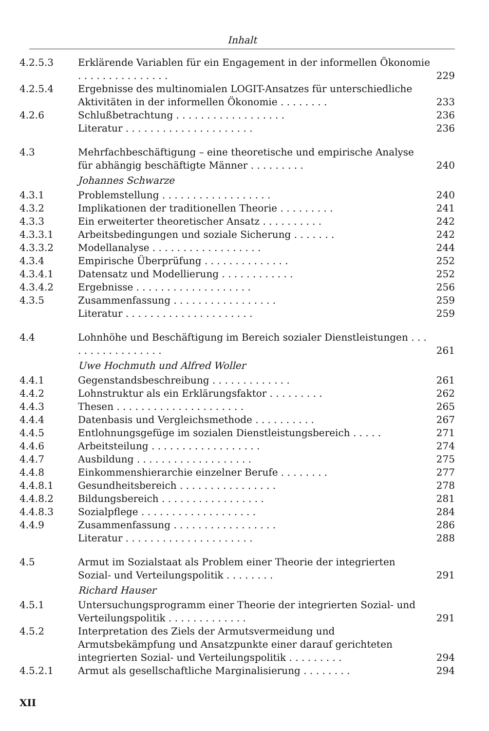Inhalt
4.2.5.3 Erklärende Variablen für ein Engagement in der informellen Ökonomie . . . . . . . . . . . . . . .
229
4.2.5.4 Ergebnisse des multinomialen LOGIT-Ansatzes für unterschiedliche Aktivitäten in der informellen Ökonomie . . . . . . . .
233
4.2.6 Schlußbetrachtung . . . . . . . . . . . . . . . . . .
236
Literatur . . . . . . . . . . . . . . . . . . . . .
236
4.3 Mehrfachbeschäftigung – eine theoretische und empirische Analyse für abhängig beschäftigte Männer . . . . . . . . .
240
Johannes Schwarze
4.3.1 Problemstellung . . . . . . . . . . . . . . . . . .
240
4.3.2 Implikationen der traditionellen Theorie . . . . . . . . .
241
4.3.3 Ein erweiterter theoretischer Ansatz . . . . . . . . . .
242
4.3.3.1 Arbeitsbedingungen und soziale Sicherung . . . . . . .
242
4.3.3.2 Modellanalyse . . . . . . . . . . . . . . . . . .
244
4.3.4 Empirische Überprüfung . . . . . . . . . . . . . .
252
4.3.4.1 Datensatz und Modellierung . . . . . . . . . . . .
252
4.3.4.2 Ergebnisse . . . . . . . . . . . . . . . . . . .
256
4.3.5 Zusammenfassung . . . . . . . . . . . . . . . . .
259
Literatur . . . . . . . . . . . . . . . . . . . . .
259
4.4 Lohnhöhe und Beschäftigung im Bereich sozialer Dienstleistungen . . . . . . . . . . . . . . . . .
261
Uwe Hochmuth und Alfred Woller
4.4.1 Gegenstandsbeschreibung . . . . . . . . . . . . .
261
4.4.2 Lohnstruktur als ein Erklärungsfaktor . . . . . . . . .
262
4.4.3 Thesen . . . . . . . . . . . . . . . . . . . . .
265
4.4.4 Datenbasis und Vergleichsmethode . . . . . . . . . .
267
4.4.5 Entlohnungsgefüge im sozialen Dienstleistungsbereich . . . . .
271
4.4.6 Arbeitsteilung . . . . . . . . . . . . . . . . . .
274
4.4.7 Ausbildung . . . . . . . . . . . . . . . . . . .
275
4.4.8 Einkommenshierarchie einzelner Berufe . . . . . . . .
277
4.4.8.1 Gesundheitsbereich . . . . . . . . . . . . . . . .
278
4.4.8.2 Bildungsbereich . . . . . . . . . . . . . . . . .
281
4.4.8.3 Sozialpflege . . . . . . . . . . . . . . . . . . .
284
4.4.9 Zusammenfassung . . . . . . . . . . . . . . . . .
286
Literatur . . . . . . . . . . . . . . . . . . . . .
288
4.5 Armut im Sozialstaat als Problem einer Theorie der integrierten Sozial- und Verteilungspolitik . . . . . . . .
291
Richard Hauser
4.5.1 Untersuchungsprogramm einer Theorie der integrierten Sozial- und Verteilungspolitik . . . . . . . . . . . . .
291
4.5.2 Interpretation des Ziels der Armutsvermeidung und Armutsbekämpfung und Ansatzpunkte einer darauf gerichteten integrierten Sozial- und Verteilungspolitik . . . . . . . . .
294
4.5.2.1 Armut als gesellschaftliche Marginalisierung . . . . . . . .
294
XII